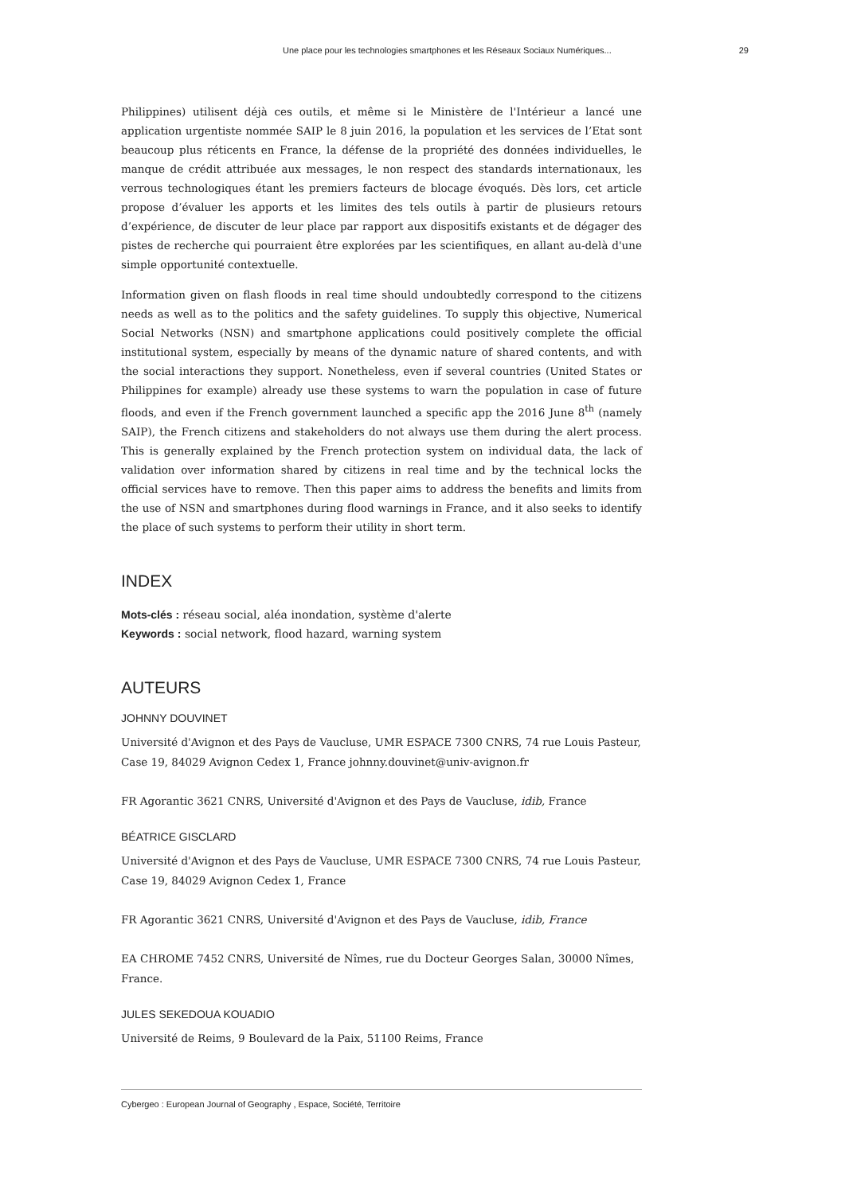Une place pour les technologies smartphones et les Réseaux Sociaux Numériques... 29
Philippines) utilisent déjà ces outils, et même si le Ministère de l'Intérieur a lancé une application urgentiste nommée SAIP le 8 juin 2016, la population et les services de l’Etat sont beaucoup plus réticents en France, la défense de la propriété des données individuelles, le manque de crédit attribuée aux messages, le non respect des standards internationaux, les verrous technologiques étant les premiers facteurs de blocage évoqués. Dès lors, cet article propose d’évaluer les apports et les limites des tels outils à partir de plusieurs retours d’expérience, de discuter de leur place par rapport aux dispositifs existants et de dégager des pistes de recherche qui pourraient être explorées par les scientifiques, en allant au-delà d'une simple opportunité contextuelle.
Information given on flash floods in real time should undoubtedly correspond to the citizens needs as well as to the politics and the safety guidelines. To supply this objective, Numerical Social Networks (NSN) and smartphone applications could positively complete the official institutional system, especially by means of the dynamic nature of shared contents, and with the social interactions they support. Nonetheless, even if several countries (United States or Philippines for example) already use these systems to warn the population in case of future floods, and even if the French government launched a specific app the 2016 June 8<sup>th</sup> (namely SAIP), the French citizens and stakeholders do not always use them during the alert process. This is generally explained by the French protection system on individual data, the lack of validation over information shared by citizens in real time and by the technical locks the official services have to remove. Then this paper aims to address the benefits and limits from the use of NSN and smartphones during flood warnings in France, and it also seeks to identify the place of such systems to perform their utility in short term.
INDEX
Mots-clés : réseau social, aléa inondation, système d'alerte
Keywords : social network, flood hazard, warning system
AUTEURS
JOHNNY DOUVINET
Université d'Avignon et des Pays de Vaucluse, UMR ESPACE 7300 CNRS, 74 rue Louis Pasteur, Case 19, 84029 Avignon Cedex 1, France johnny.douvinet@univ-avignon.fr
FR Agorantic 3621 CNRS, Université d'Avignon et des Pays de Vaucluse, idib, France
BÉATRICE GISCLARD
Université d'Avignon et des Pays de Vaucluse, UMR ESPACE 7300 CNRS, 74 rue Louis Pasteur, Case 19, 84029 Avignon Cedex 1, France
FR Agorantic 3621 CNRS, Université d'Avignon et des Pays de Vaucluse, idib, France
EA CHROME 7452 CNRS, Université de Nîmes, rue du Docteur Georges Salan, 30000 Nîmes, France.
JULES SEKEDOUA KOUADIO
Université de Reims, 9 Boulevard de la Paix, 51100 Reims, France
Cybergeo : European Journal of Geography , Espace, Société, Territoire